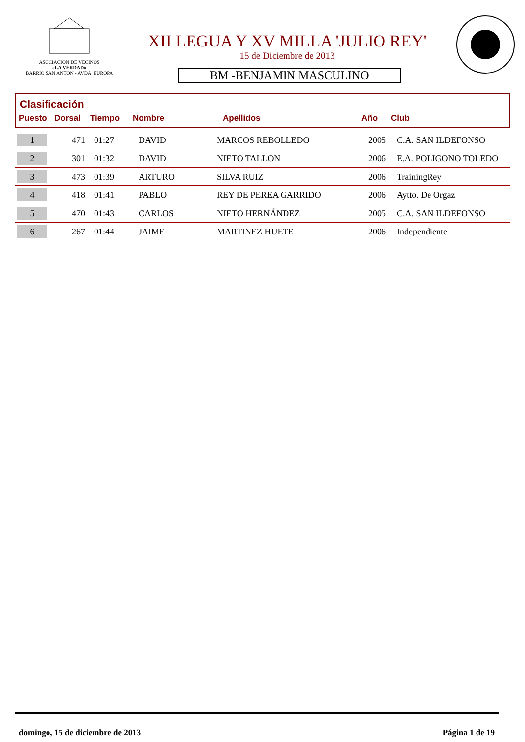ASOCIACION DE VECINOS
«LA VERDAD»
BARRIO SAN ANTON - AVDA. EUROPA
XII LEGUA Y XV MILLA 'JULIO REY'
15 de Diciembre de 2013
BM -BENJAMIN MASCULINO
Clasificación
Puesto Dorsal Tiempo Nombre Apellidos Año Club
| 1 | 471 | 01:27 | DAVID | MARCOS REBOLLEDO | 2005 | C.A. SAN ILDEFONSO |
| 2 | 301 | 01:32 | DAVID | NIETO TALLON | 2006 | E.A. POLIGONO TOLEDO |
| 3 | 473 | 01:39 | ARTURO | SILVA RUIZ | 2006 | TrainingRey |
| 4 | 418 | 01:41 | PABLO | REY DE PEREA GARRIDO | 2006 | Aytto. De Orgaz |
| 5 | 470 | 01:43 | CARLOS | NIETO HERNÁNDEZ | 2005 | C.A. SAN ILDEFONSO |
| 6 | 267 | 01:44 | JAIME | MARTINEZ HUETE | 2006 | Independiente |
domingo, 15 de diciembre de 2013 Página 1 de 19